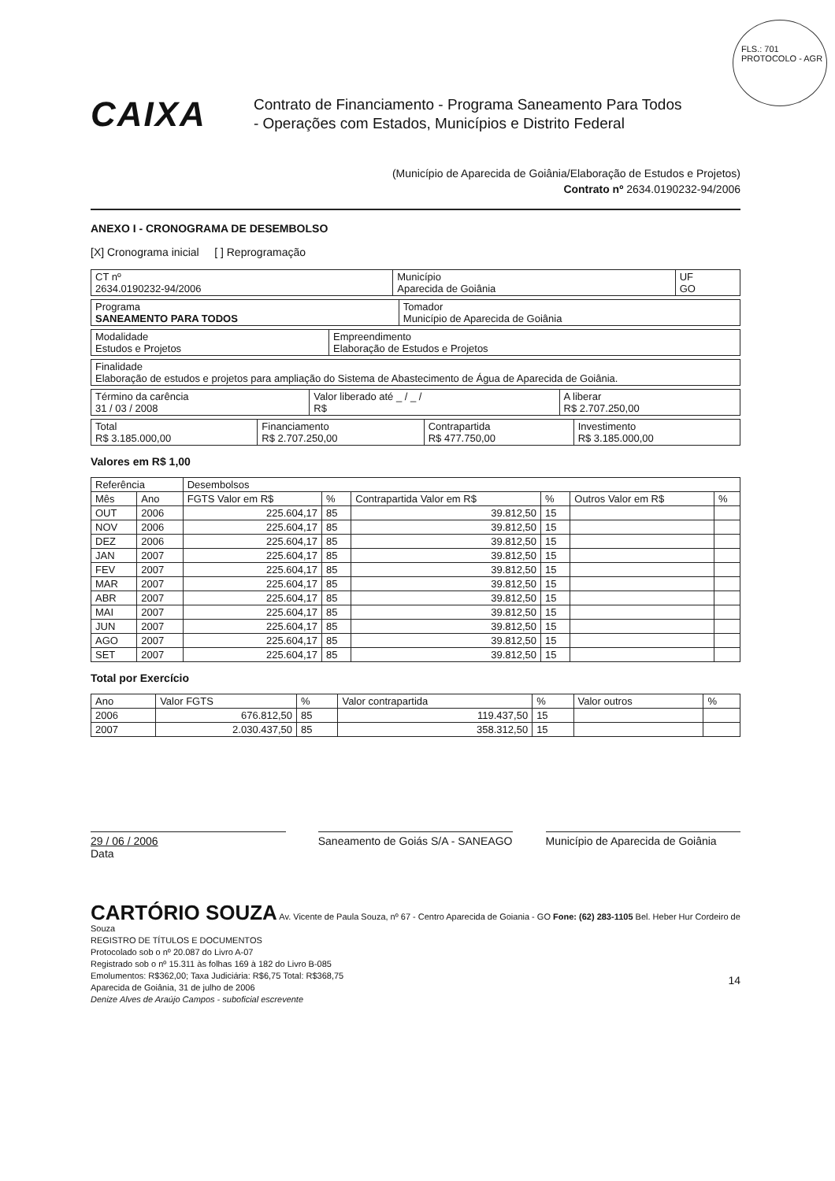FLS.: 701
PROTOCOLO - AGR
CAIXA
Contrato de Financiamento - Programa Saneamento Para Todos
- Operações com Estados, Municípios e Distrito Federal
(Município de Aparecida de Goiânia/Elaboração de Estudos e Projetos)
Contrato nº 2634.0190232-94/2006
ANEXO I - CRONOGRAMA DE DESEMBOLSO
[X] Cronograma inicial [ ] Reprogramação
| CT nº 2634.0190232-94/2006 | Município Aparecida de Goiânia | UF GO |
| Programa SANEAMENTO PARA TODOS | Tomador Município de Aparecida de Goiânia |
| Modalidade Estudos e Projetos | Empreendimento Elaboração de Estudos e Projetos |
| Finalidade Elaboração de estudos e projetos para ampliação do Sistema de Abastecimento de Água de Aparecida de Goiânia. |
| Término da carência 31 / 03 / 2008 | Valor liberado até _ / _ / R$ | A liberar R$ 2.707.250,00 |
| Total R$ 3.185.000,00 | Financiamento R$ 2.707.250,00 | Contrapartida R$ 477.750,00 | Investimento R$ 3.185.000,00 |
Valores em R$ 1,00
| Referência | | Desembolsos | | | | | |
| --- | --- | --- | --- | --- | --- | --- | --- |
| Mês | Ano | FGTS Valor em R$ | % | Contrapartida Valor em R$ | % | Outros Valor em R$ | % |
| OUT | 2006 | 225.604,17 | 85 | 39.812,50 | 15 | | |
| NOV | 2006 | 225.604,17 | 85 | 39.812,50 | 15 | | |
| DEZ | 2006 | 225.604,17 | 85 | 39.812,50 | 15 | | |
| JAN | 2007 | 225.604,17 | 85 | 39.812,50 | 15 | | |
| FEV | 2007 | 225.604,17 | 85 | 39.812,50 | 15 | | |
| MAR | 2007 | 225.604,17 | 85 | 39.812,50 | 15 | | |
| ABR | 2007 | 225.604,17 | 85 | 39.812,50 | 15 | | |
| MAI | 2007 | 225.604,17 | 85 | 39.812,50 | 15 | | |
| JUN | 2007 | 225.604,17 | 85 | 39.812,50 | 15 | | |
| AGO | 2007 | 225.604,17 | 85 | 39.812,50 | 15 | | |
| SET | 2007 | 225.604,17 | 85 | 39.812,50 | 15 | | |
Total por Exercício
| Ano | Valor FGTS | % | Valor contrapartida | % | Valor outros | % |
| --- | --- | --- | --- | --- | --- | --- |
| 2006 | 676.812,50 | 85 | 119.437,50 | 15 | | |
| 2007 | 2.030.437,50 | 85 | 358.312,50 | 15 | | |
29 / 06 / 2006
Data
Saneamento de Goiás S/A - SANEAGO
Município de Aparecida de Goiânia
CARTÓRIO SOUZA Av. Vicente de Paula Souza, nº 67 - Centro Aparecida de Goiania - GO Fone: (62) 283-1105 Bel. Heber Hur Cordeiro de Souza
REGISTRO DE TÍTULOS E DOCUMENTOS
Protocolado sob o nº 20.087 do Livro A-07
Registrado sob o nº 15.311 às folhas 169 à 182 do Livro B-085
Emolumentos: R$362,00; Taxa Judiciária: R$6,75 Total: R$368,75
Aparecida de Goiânia, 31 de julho de 2006
Denize Alves de Araújo Campos - suboficial escrevente
14